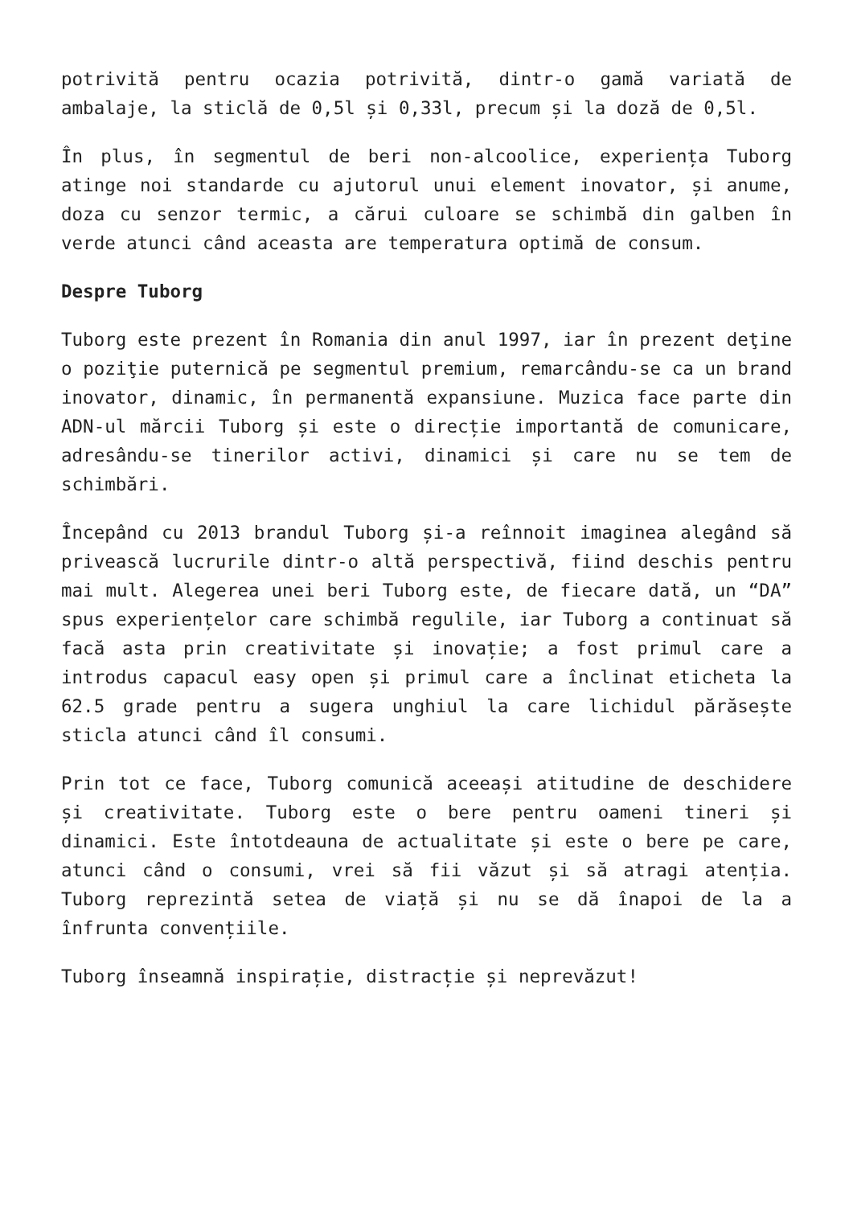potrivită pentru ocazia potrivită, dintr-o gamă variată de ambalaje, la sticlă de 0,5l și 0,33l, precum și la doză de 0,5l.
În plus, în segmentul de beri non-alcoolice, experiența Tuborg atinge noi standarde cu ajutorul unui element inovator, și anume, doza cu senzor termic, a cărui culoare se schimbă din galben în verde atunci când aceasta are temperatura optimă de consum.
Despre Tuborg
Tuborg este prezent în Romania din anul 1997, iar în prezent deţine o poziţie puternică pe segmentul premium, remarcându-se ca un brand inovator, dinamic, în permanentă expansiune. Muzica face parte din ADN-ul mărcii Tuborg și este o direcție importantă de comunicare, adresându-se tinerilor activi, dinamici și care nu se tem de schimbări.
Începând cu 2013 brandul Tuborg și-a reînnoit imaginea alegând să privească lucrurile dintr-o altă perspectivă, fiind deschis pentru mai mult. Alegerea unei beri Tuborg este, de fiecare dată, un “DA” spus experiențelor care schimbă regulile, iar Tuborg a continuat să facă asta prin creativitate și inovație; a fost primul care a introdus capacul easy open și primul care a înclinat eticheta la 62.5 grade pentru a sugera unghiul la care lichidul părăsește sticla atunci când îl consumi.
Prin tot ce face, Tuborg comunică aceeași atitudine de deschidere și creativitate. Tuborg este o bere pentru oameni tineri și dinamici. Este întotdeauna de actualitate și este o bere pe care, atunci când o consumi, vrei să fii văzut și să atragi atenția. Tuborg reprezintă setea de viață și nu se dă înapoi de la a înfrunta convențiile.
Tuborg înseamnă inspirație, distracție și neprevăzut!